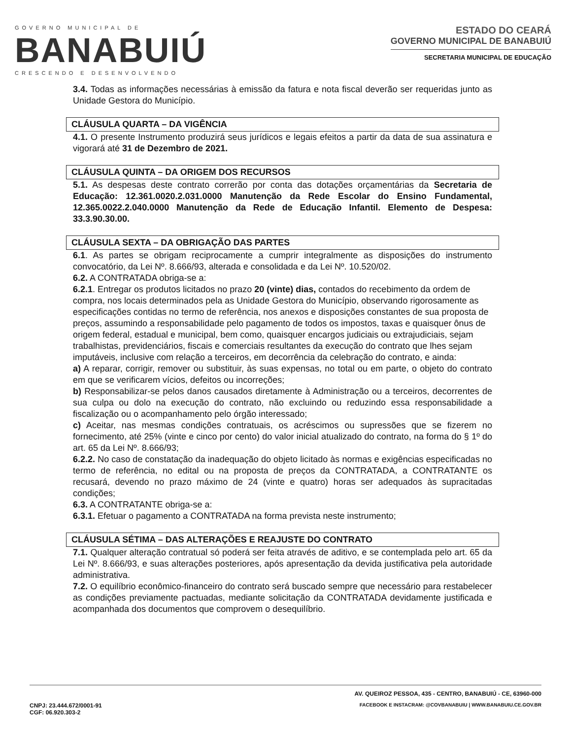GOVERNO MUNICIPAL DE
BANABUIÚ
CRESCENDO E DESENVOLVENDO
ESTADO DO CEARÁ
GOVERNO MUNICIPAL DE BANABUIÚ
SECRETARIA MUNICIPAL DE EDUCAÇÃO
3.4. Todas as informações necessárias à emissão da fatura e nota fiscal deverão ser requeridas junto as Unidade Gestora do Município.
CLÁUSULA QUARTA – DA VIGÊNCIA
4.1. O presente Instrumento produzirá seus jurídicos e legais efeitos a partir da data de sua assinatura e vigorará até 31 de Dezembro de 2021.
CLÁUSULA QUINTA – DA ORIGEM DOS RECURSOS
5.1. As despesas deste contrato correrão por conta das dotações orçamentárias da Secretaria de Educação: 12.361.0020.2.031.0000 Manutenção da Rede Escolar do Ensino Fundamental, 12.365.0022.2.040.0000 Manutenção da Rede de Educação Infantil. Elemento de Despesa: 33.3.90.30.00.
CLÁUSULA SEXTA – DA OBRIGAÇÃO DAS PARTES
6.1. As partes se obrigam reciprocamente a cumprir integralmente as disposições do instrumento convocatório, da Lei Nº. 8.666/93, alterada e consolidada e da Lei Nº. 10.520/02.
6.2. A CONTRATADA obriga-se a:
6.2.1. Entregar os produtos licitados no prazo 20 (vinte) dias, contados do recebimento da ordem de compra, nos locais determinados pela as Unidade Gestora do Município, observando rigorosamente as especificações contidas no termo de referência, nos anexos e disposições constantes de sua proposta de preços, assumindo a responsabilidade pelo pagamento de todos os impostos, taxas e quaisquer ônus de origem federal, estadual e municipal, bem como, quaisquer encargos judiciais ou extrajudiciais, sejam trabalhistas, previdenciários, fiscais e comerciais resultantes da execução do contrato que lhes sejam imputáveis, inclusive com relação a terceiros, em decorrência da celebração do contrato, e ainda:
a) A reparar, corrigir, remover ou substituir, às suas expensas, no total ou em parte, o objeto do contrato em que se verificarem vícios, defeitos ou incorreções;
b) Responsabilizar-se pelos danos causados diretamente à Administração ou a terceiros, decorrentes de sua culpa ou dolo na execução do contrato, não excluindo ou reduzindo essa responsabilidade a fiscalização ou o acompanhamento pelo órgão interessado;
c) Aceitar, nas mesmas condições contratuais, os acréscimos ou supressões que se fizerem no fornecimento, até 25% (vinte e cinco por cento) do valor inicial atualizado do contrato, na forma do § 1º do art. 65 da Lei Nº. 8.666/93;
6.2.2. No caso de constatação da inadequação do objeto licitado às normas e exigências especificadas no termo de referência, no edital ou na proposta de preços da CONTRATADA, a CONTRATANTE os recusará, devendo no prazo máximo de 24 (vinte e quatro) horas ser adequados às supracitadas condições;
6.3. A CONTRATANTE obriga-se a:
6.3.1. Efetuar o pagamento a CONTRATADA na forma prevista neste instrumento;
CLÁUSULA SÉTIMA – DAS ALTERAÇÕES E REAJUSTE DO CONTRATO
7.1. Qualquer alteração contratual só poderá ser feita através de aditivo, e se contemplada pelo art. 65 da Lei Nº. 8.666/93, e suas alterações posteriores, após apresentação da devida justificativa pela autoridade administrativa.
7.2. O equilíbrio econômico-financeiro do contrato será buscado sempre que necessário para restabelecer as condições previamente pactuadas, mediante solicitação da CONTRATADA devidamente justificada e acompanhada dos documentos que comprovem o desequilíbrio.
AV. QUEIROZ PESSOA, 435 - CENTRO, BANABUIÚ - CE, 63960-000
CNPJ: 23.444.672/0001-91
CGF: 06.920.303-2 FACEBOOK E INSTACRAM: @COVBANABUIU | WWW.BANABUIU.CE.GOV.BR